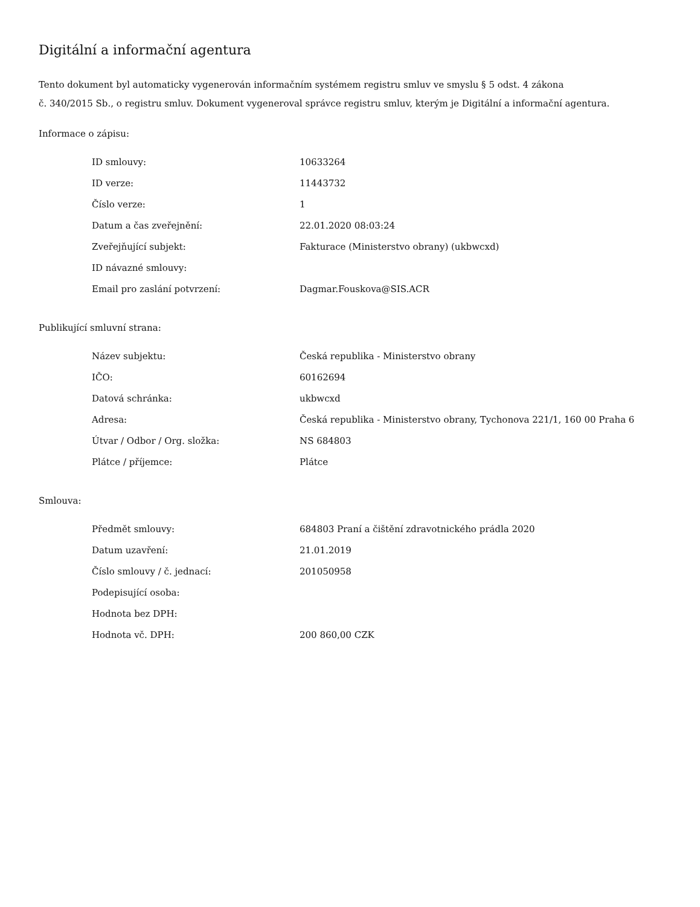Digitální a informační agentura
Tento dokument byl automaticky vygenerován informačním systémem registru smluv ve smyslu § 5 odst. 4 zákona
č. 340/2015 Sb., o registru smluv. Dokument vygeneroval správce registru smluv, kterým je Digitální a informační agentura.
Informace o zápisu:
| ID smlouvy: | 10633264 |
| ID verze: | 11443732 |
| Číslo verze: | 1 |
| Datum a čas zveřejnění: | 22.01.2020 08:03:24 |
| Zveřejňující subjekt: | Fakturace (Ministerstvo obrany) (ukbwcxd) |
| ID návazné smlouvy: | |
| Email pro zaslání potvrzení: | Dagmar.Fouskova@SIS.ACR |
Publikující smluvní strana:
| Název subjektu: | Česká republika - Ministerstvo obrany |
| IČO: | 60162694 |
| Datová schránka: | ukbwcxd |
| Adresa: | Česká republika - Ministerstvo obrany, Tychonova 221/1, 160 00 Praha 6 |
| Útvar / Odbor / Org. složka: | NS 684803 |
| Plátce / příjemce: | Plátce |
Smlouva:
| Předmět smlouvy: | 684803 Praní a čištění zdravotnického prádla 2020 |
| Datum uzavření: | 21.01.2019 |
| Číslo smlouvy / č. jednací: | 201050958 |
| Podepisující osoba: | |
| Hodnota bez DPH: | |
| Hodnota vč. DPH: | 200 860,00 CZK |